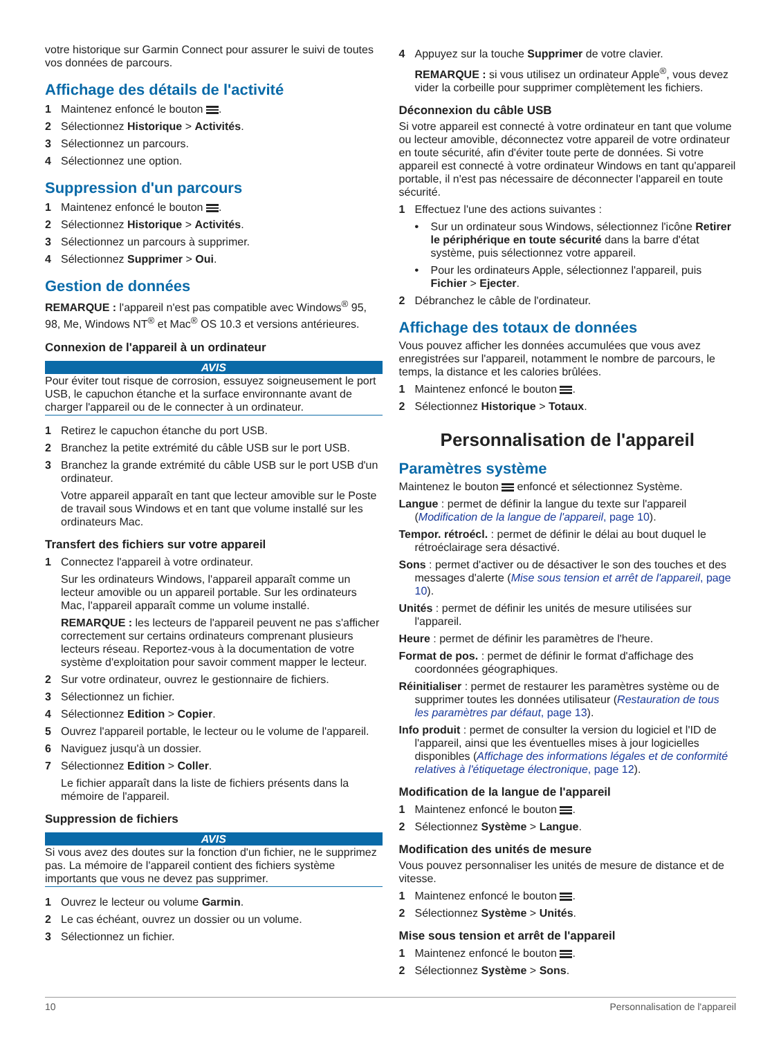votre historique sur Garmin Connect pour assurer le suivi de toutes vos données de parcours.
Affichage des détails de l'activité
1 Maintenez enfoncé le bouton .
2 Sélectionnez Historique > Activités.
3 Sélectionnez un parcours.
4 Sélectionnez une option.
Suppression d'un parcours
1 Maintenez enfoncé le bouton .
2 Sélectionnez Historique > Activités.
3 Sélectionnez un parcours à supprimer.
4 Sélectionnez Supprimer > Oui.
Gestion de données
REMARQUE : l'appareil n'est pas compatible avec Windows<sup>®</sup> 95, 98, Me, Windows NT<sup>®</sup> et Mac<sup>®</sup> OS 10.3 et versions antérieures.
Connexion de l'appareil à un ordinateur
AVIS
Pour éviter tout risque de corrosion, essuyez soigneusement le port USB, le capuchon étanche et la surface environnante avant de charger l'appareil ou de le connecter à un ordinateur.
1 Retirez le capuchon étanche du port USB.
2 Branchez la petite extrémité du câble USB sur le port USB.
3 Branchez la grande extrémité du câble USB sur le port USB d'un ordinateur.
Votre appareil apparaît en tant que lecteur amovible sur le Poste de travail sous Windows et en tant que volume installé sur les ordinateurs Mac.
Transfert des fichiers sur votre appareil
1 Connectez l'appareil à votre ordinateur.
Sur les ordinateurs Windows, l'appareil apparaît comme un lecteur amovible ou un appareil portable. Sur les ordinateurs Mac, l'appareil apparaît comme un volume installé.
REMARQUE : les lecteurs de l'appareil peuvent ne pas s'afficher correctement sur certains ordinateurs comprenant plusieurs lecteurs réseau. Reportez-vous à la documentation de votre système d'exploitation pour savoir comment mapper le lecteur.
2 Sur votre ordinateur, ouvrez le gestionnaire de fichiers.
3 Sélectionnez un fichier.
4 Sélectionnez Edition > Copier.
5 Ouvrez l'appareil portable, le lecteur ou le volume de l'appareil.
6 Naviguez jusqu'à un dossier.
7 Sélectionnez Edition > Coller.
Le fichier apparaît dans la liste de fichiers présents dans la mémoire de l'appareil.
Suppression de fichiers
AVIS
Si vous avez des doutes sur la fonction d'un fichier, ne le supprimez pas. La mémoire de l'appareil contient des fichiers système importants que vous ne devez pas supprimer.
1 Ouvrez le lecteur ou volume Garmin.
2 Le cas échéant, ouvrez un dossier ou un volume.
3 Sélectionnez un fichier.
4 Appuyez sur la touche Supprimer de votre clavier.
REMARQUE : si vous utilisez un ordinateur Apple<sup>®</sup>, vous devez vider la corbeille pour supprimer complètement les fichiers.
Déconnexion du câble USB
Si votre appareil est connecté à votre ordinateur en tant que volume ou lecteur amovible, déconnectez votre appareil de votre ordinateur en toute sécurité, afin d'éviter toute perte de données. Si votre appareil est connecté à votre ordinateur Windows en tant qu'appareil portable, il n'est pas nécessaire de déconnecter l'appareil en toute sécurité.
1 Effectuez l'une des actions suivantes :
• Sur un ordinateur sous Windows, sélectionnez l'icône Retirer le périphérique en toute sécurité dans la barre d'état système, puis sélectionnez votre appareil.
• Pour les ordinateurs Apple, sélectionnez l'appareil, puis Fichier > Ejecter.
2 Débranchez le câble de l'ordinateur.
Affichage des totaux de données
Vous pouvez afficher les données accumulées que vous avez enregistrées sur l'appareil, notamment le nombre de parcours, le temps, la distance et les calories brûlées.
1 Maintenez enfoncé le bouton .
2 Sélectionnez Historique > Totaux.
Personnalisation de l'appareil
Paramètres système
Maintenez le bouton enfoncé et sélectionnez Système.
Langue : permet de définir la langue du texte sur l'appareil (Modification de la langue de l'appareil, page 10).
Tempor. rétroécl. : permet de définir le délai au bout duquel le rétroéclairage sera désactivé.
Sons : permet d'activer ou de désactiver le son des touches et des messages d'alerte (Mise sous tension et arrêt de l'appareil, page 10).
Unités : permet de définir les unités de mesure utilisées sur l'appareil.
Heure : permet de définir les paramètres de l'heure.
Format de pos. : permet de définir le format d'affichage des coordonnées géographiques.
Réinitialiser : permet de restaurer les paramètres système ou de supprimer toutes les données utilisateur (Restauration de tous les paramètres par défaut, page 13).
Info produit : permet de consulter la version du logiciel et l'ID de l'appareil, ainsi que les éventuelles mises à jour logicielles disponibles (Affichage des informations légales et de conformité relatives à l'étiquetage électronique, page 12).
Modification de la langue de l'appareil
1 Maintenez enfoncé le bouton .
2 Sélectionnez Système > Langue.
Modification des unités de mesure
Vous pouvez personnaliser les unités de mesure de distance et de vitesse.
1 Maintenez enfoncé le bouton .
2 Sélectionnez Système > Unités.
Mise sous tension et arrêt de l'appareil
1 Maintenez enfoncé le bouton .
2 Sélectionnez Système > Sons.
10 Personnalisation de l'appareil